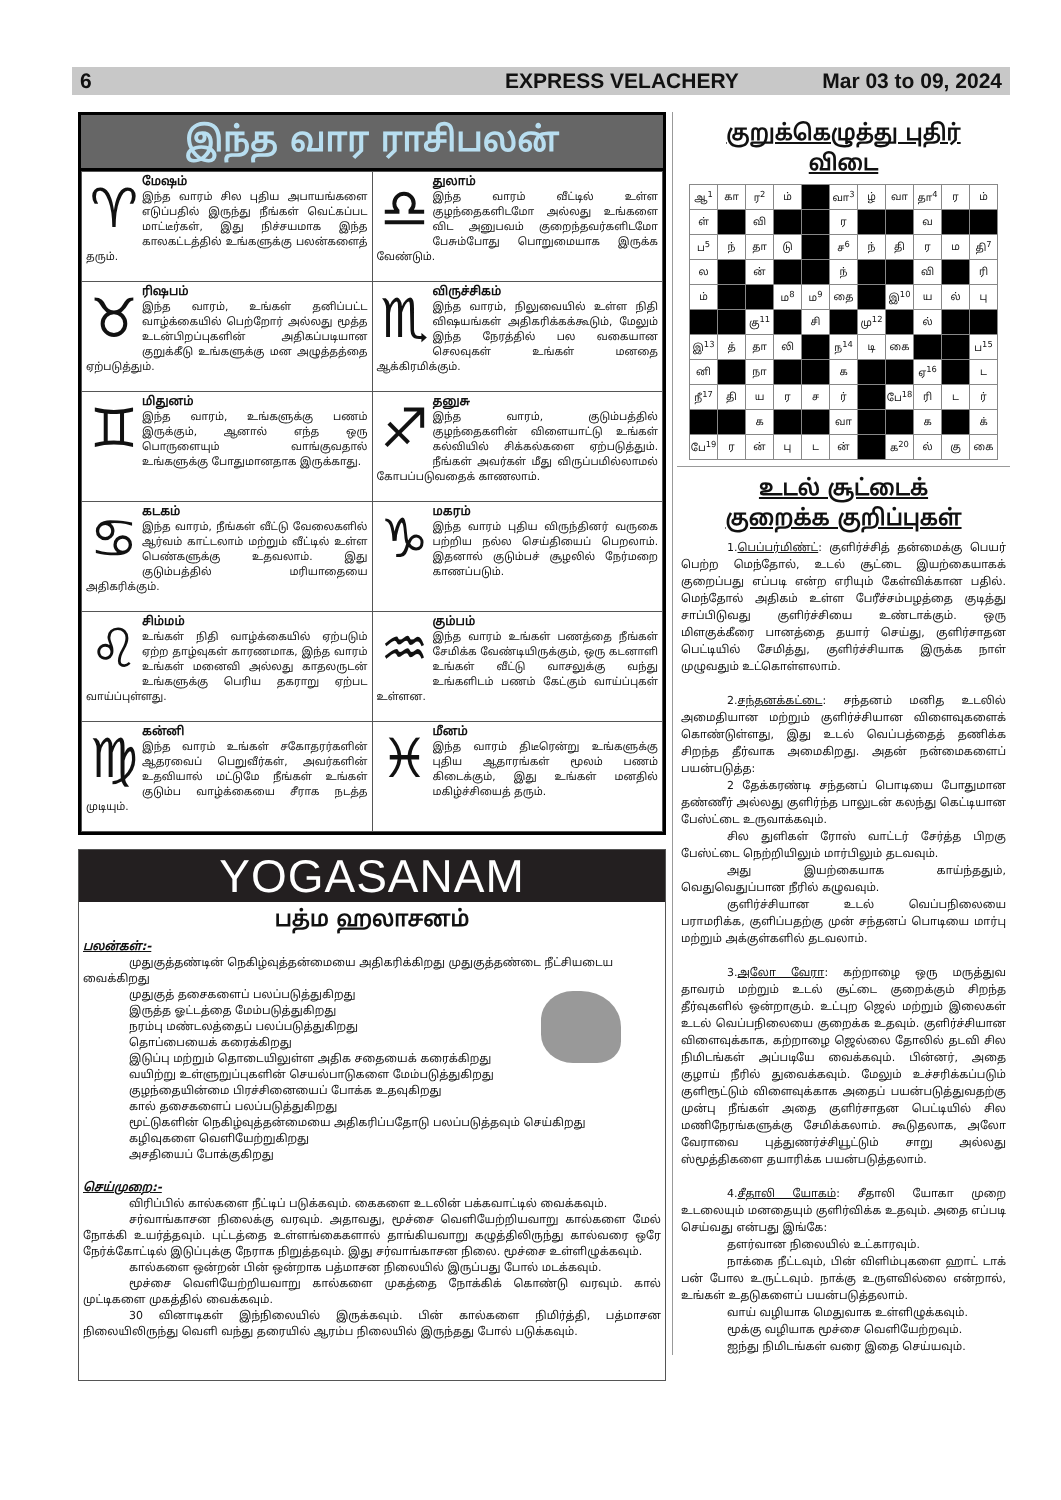6 EXPRESS VELACHERY Mar 03 to 09, 2024
இந்த வார ராசிபலன்
| ♈ மேஷம் இந்த வாரம் சில புதிய அபாயங்களை எடுப்பதில் இருந்து நீங்கள் வெட்கப்பட மாட்டீர்கள், இது நிச்சயமாக இந்த காலகட்டத்தில் உங்களுக்கு பலன்களைத் தரும். | ♎ துலாம் இந்த வாரம் வீட்டில் உள்ள குழந்தைகளிடமோ அல்லது உங்களை விட அனுபவம் குறைந்தவர்களிடமோ பேசும்போது பொறுமையாக இருக்க வேண்டும். |
| ♉ ரிஷபம் இந்த வாரம், உங்கள் தனிப்பட்ட வாழ்க்கையில் பெற்றோர் அல்லது மூத்த உடன்பிறப்புகளின் அதிகப்படியான குறுக்கீடு உங்களுக்கு மன அழுத்தத்தை ஏற்படுத்தும். | ♏ விருச்சிகம் இந்த வாரம், நிலுவையில் உள்ள நிதி விஷயங்கள் அதிகரிக்கக்கூடும், மேலும் இந்த நேரத்தில் பல வகையான செலவுகள் உங்கள் மனதை ஆக்கிரமிக்கும். |
| ♊ மிதுனம் இந்த வாரம், உங்களுக்கு பணம் இருக்கும், ஆனால் எந்த ஒரு பொருளையும் வாங்குவதால் உங்களுக்கு போதுமானதாக இருக்காது. | ♐ தனுசு இந்த வாரம், குடும்பத்தில் குழந்தைகளின் விளையாட்டு உங்கள் கல்வியில் சிக்கல்களை ஏற்படுத்தும். நீங்கள் அவர்கள் மீது விருப்பமில்லாமல் கோபப்படுவதைக் காணலாம். |
| ♋ கடகம் இந்த வாரம், நீங்கள் வீட்டு வேலைகளில் ஆர்வம் காட்டலாம் மற்றும் வீட்டில் உள்ள பெண்களுக்கு உதவலாம். இது குடும்பத்தில் மரியாதையை அதிகரிக்கும். | ♑ மகரம் இந்த வாரம் புதிய விருந்தினர் வருகை பற்றிய நல்ல செய்தியைப் பெறலாம். இதனால் குடும்பச் சூழலில் நேர்மறை காணப்படும். |
| ♌ சிம்மம் உங்கள் நிதி வாழ்க்கையில் ஏற்படும் ஏற்ற தாழ்வுகள் காரணமாக, இந்த வாரம் உங்கள் மனைவி அல்லது காதலருடன் உங்களுக்கு பெரிய தகராறு ஏற்பட வாய்ப்புள்ளது. | ♒ கும்பம் இந்த வாரம் உங்கள் பணத்தை நீங்கள் சேமிக்க வேண்டியிருக்கும், ஒரு கடனாளி உங்கள் வீட்டு வாசலுக்கு வந்து உங்களிடம் பணம் கேட்கும் வாய்ப்புகள் உள்ளன. |
| ♍ கன்னி இந்த வாரம் உங்கள் சகோதரர்களின் ஆதரவைப் பெறுவீர்கள், அவர்களின் உதவியால் மட்டுமே நீங்கள் உங்கள் குடும்ப வாழ்க்கையை சீராக நடத்த முடியும். | ♓ மீனம் இந்த வாரம் திடீரென்று உங்களுக்கு புதிய ஆதாரங்கள் மூலம் பணம் கிடைக்கும், இது உங்கள் மனதில் மகிழ்ச்சியைத் தரும். |
YOGASANAM
பத்ம ஹலாசனம்
பலன்கள்:-
முதுகுத்தண்டின் நெகிழ்வுத்தன்மையை அதிகரிக்கிறது முதுகுத்தண்டை நீட்சியடைய
வைக்கிறது
முதுகுத் தசைகளைப் பலப்படுத்துகிறது
இருத்த ஓட்டத்தை மேம்படுத்துகிறது
நரம்பு மண்டலத்தைப் பலப்படுத்துகிறது
தொப்பையைக் கரைக்கிறது
இடுப்பு மற்றும் தொடையிலுள்ள அதிக சதையைக் கரைக்கிறது
வயிற்று உள்ளுறுப்புகளின் செயல்பாடுகளை மேம்படுத்துகிறது
குழந்தையின்மை பிரச்சினையைப் போக்க உதவுகிறது
கால் தசைகளைப் பலப்படுத்துகிறது
மூட்டுகளின் நெகிழ்வுத்தன்மையை அதிகரிப்பதோடு பலப்படுத்தவும் செய்கிறது
கழிவுகளை வெளியேற்றுகிறது
அசதியைப் போக்குகிறது
செய்முறை:-
விரிப்பில் கால்களை நீட்டிப் படுக்கவும். கைகளை உடலின் பக்கவாட்டில் வைக்கவும்.
சர்வாங்காசன நிலைக்கு வரவும். அதாவது, மூச்சை வெளியேற்றியவாறு கால்களை மேல் நோக்கி உயர்த்தவும். புட்டத்தை உள்ளங்கைகளால் தாங்கியவாறு கழுத்திலிருந்து கால்வரை ஒரே நேர்க்கோட்டில் இடுப்புக்கு நேராக நிறுத்தவும். இது சர்வாங்காசன நிலை. மூச்சை உள்ளிழுக்கவும்.
கால்களை ஒன்றன் பின் ஒன்றாக பத்மாசன நிலையில் இருப்பது போல் மடக்கவும்.
மூச்சை வெளியேற்றியவாறு கால்களை முகத்தை நோக்கிக் கொண்டு வரவும். கால் முட்டிகளை முகத்தில் வைக்கவும்.
30 வினாடிகள் இந்நிலையில் இருக்கவும். பின் கால்களை நிமிர்த்தி, பத்மாசன நிலையிலிருந்து வெளி வந்து தரையில் ஆரம்ப நிலையில் இருந்தது போல் படுக்கவும்.
குறுக்கெழுத்து புதிர்
விடை
| ஆ<sup>1</sup> | கா | ர<sup>2</sup> | ம் | | வா<sup>3</sup> | ழ் | வா | தா<sup>4</sup> | ர | ம் |
| ள் | | வி | | | ர | | | வ | | |
| ப<sup>5</sup> | ந் | தா | டு | | ச<sup>6</sup> | ந் | தி | ர | ம | தி<sup>7</sup> |
| ல | | ன் | | | ந் | | | வி | | ரி |
| ம் | | | ம<sup>8</sup> | ம<sup>9</sup> | தை | | இ<sup>10</sup> | ய | ல் | பு |
| | | கு<sup>11</sup> | | சி | | மு<sup>12</sup> | | ல் | | |
| இ<sup>13</sup> | த் | தா | லி | | ந<sup>14</sup> | டி | கை | | | ப<sup>15</sup> |
| னி | | நா | | | க | | | ஏ<sup>16</sup> | | ட |
| நீ<sup>17</sup> | தி | ய | ர | ச | ர் | | பே<sup>18</sup> | ரி | ட | ர் |
| | | க | | | வா | | | க | | க் |
| பே<sup>19</sup> | ர | ன் | பு | ட | ன் | | க<sup>20</sup> | ல் | கு | கை |
உடல் சூட்டைக்
குறைக்க குறிப்புகள்
1.பெப்பர்மிண்ட்: குளிர்ச்சித் தன்மைக்கு பெயர் பெற்ற மெந்தோல், உடல் சூட்டை இயற்கையாகக் குறைப்பது எப்படி என்ற எரியும் கேள்விக்கான பதில். மெந்தோல் அதிகம் உள்ள பேரீச்சம்பழத்தை குடித்து சாப்பிடுவது குளிர்ச்சியை உண்டாக்கும். ஒரு மிளகுக்கீரை பானத்தை தயார் செய்து, குளிர்சாதன பெட்டியில் சேமித்து, குளிர்ச்சியாக இருக்க நாள் முழுவதும் உட்கொள்ளலாம்.
2.சந்தனக்கட்டை: சந்தனம் மனித உடலில் அமைதியான மற்றும் குளிர்ச்சியான விளைவுகளைக் கொண்டுள்ளது, இது உடல் வெப்பத்தைத் தணிக்க சிறந்த தீர்வாக அமைகிறது. அதன் நன்மைகளைப் பயன்படுத்த:
2 தேக்கரண்டி சந்தனப் பொடியை போதுமான தண்ணீர் அல்லது குளிர்ந்த பாலுடன் கலந்து கெட்டியான பேஸ்ட்டை உருவாக்கவும்.
சில துளிகள் ரோஸ் வாட்டர் சேர்த்த பிறகு பேஸ்ட்டை நெற்றியிலும் மார்பிலும் தடவவும்.
அது இயற்கையாக காய்ந்ததும், வெதுவெதுப்பான நீரில் கழுவவும்.
குளிர்ச்சியான உடல் வெப்பநிலையை பராமரிக்க, குளிப்பதற்கு முன் சந்தனப் பொடியை மார்பு மற்றும் அக்குள்களில் தடவலாம்.
3.அலோ வேரா: கற்றாழை ஒரு மருத்துவ தாவரம் மற்றும் உடல் சூட்டை குறைக்கும் சிறந்த தீர்வுகளில் ஒன்றாகும். உட்புற ஜெல் மற்றும் இலைகள் உடல் வெப்பநிலையை குறைக்க உதவும். குளிர்ச்சியான விளைவுக்காக, கற்றாழை ஜெல்லை தோலில் தடவி சில நிமிடங்கள் அப்படியே வைக்கவும். பின்னர், அதை குழாய் நீரில் துவைக்கவும். மேலும் உச்சரிக்கப்படும் குளிரூட்டும் விளைவுக்காக அதைப் பயன்படுத்துவதற்கு முன்பு நீங்கள் அதை குளிர்சாதன பெட்டியில் சில மணிநேரங்களுக்கு சேமிக்கலாம். கூடுதலாக, அலோ வேராவை புத்துணர்ச்சியூட்டும் சாறு அல்லது ஸ்மூத்திகளை தயாரிக்க பயன்படுத்தலாம்.
4.சீதாலி யோகம்: சீதாலி யோகா முறை உடலையும் மனதையும் குளிர்விக்க உதவும். அதை எப்படி செய்வது என்பது இங்கே:
தளர்வான நிலையில் உட்காரவும்.
நாக்கை நீட்டவும், பின் விளிம்புகளை ஹாட் டாக் பன் போல உருட்டவும். நாக்கு உருளவில்லை என்றால், உங்கள் உதடுகளைப் பயன்படுத்தலாம்.
வாய் வழியாக மெதுவாக உள்ளிழுக்கவும்.
மூக்கு வழியாக மூச்சை வெளியேற்றவும்.
ஐந்து நிமிடங்கள் வரை இதை செய்யவும்.